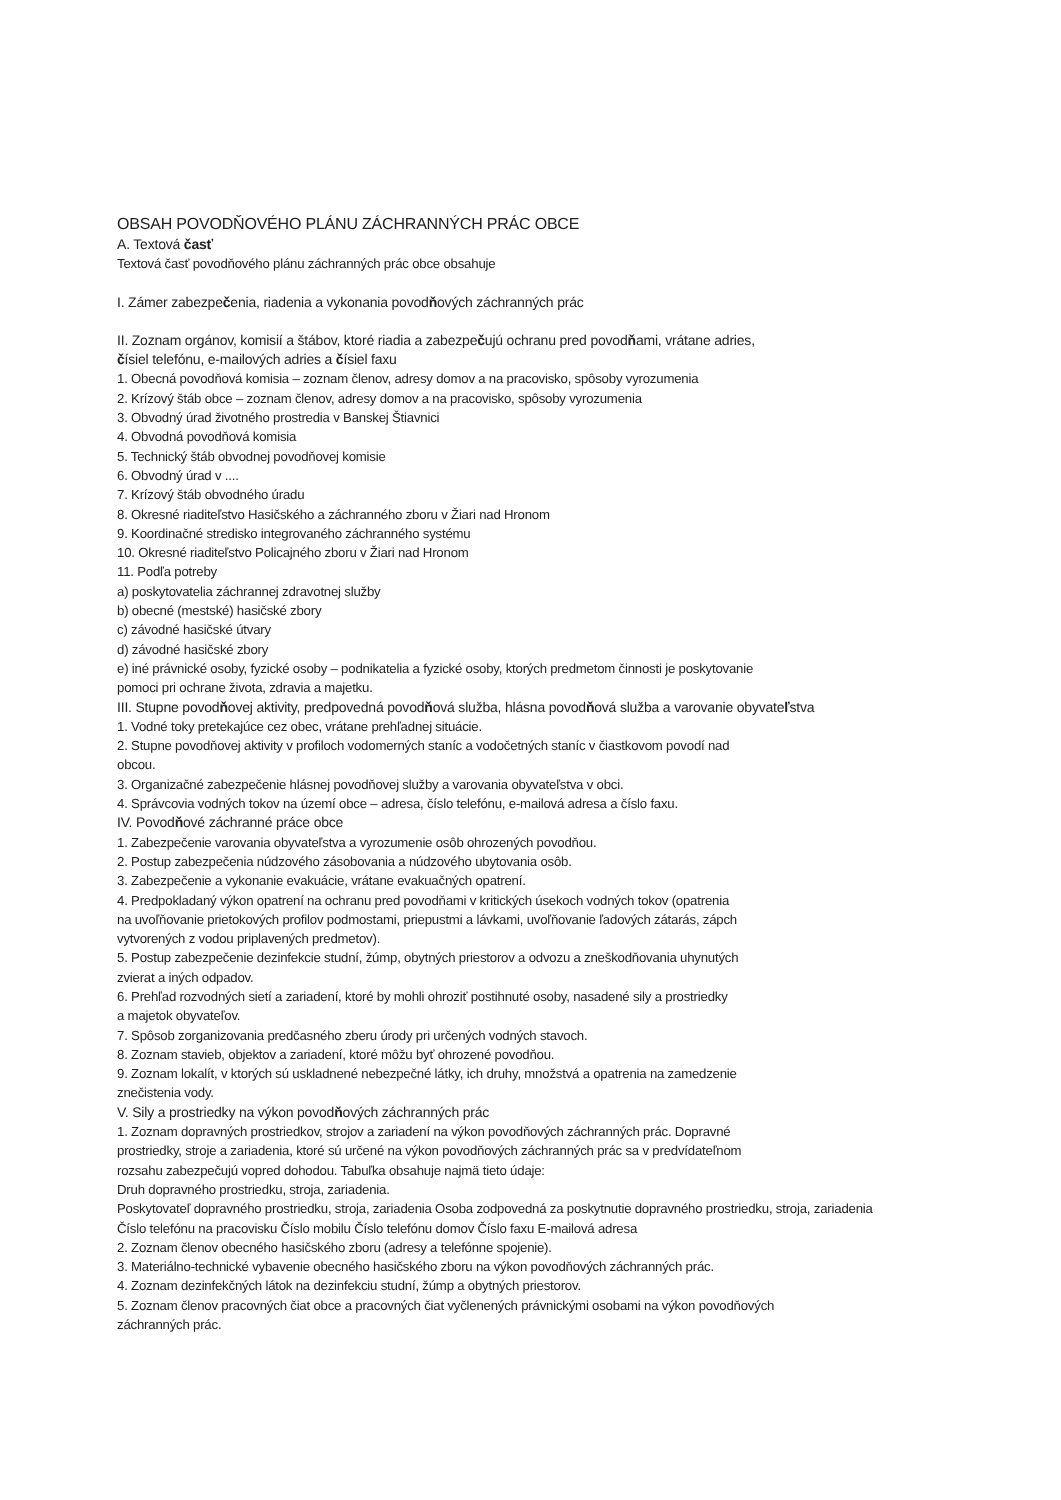OBSAH POVODŇOVÉHO PLÁNU ZÁCHRANNÝCH PRÁC OBCE
A. Textová časť
Textová časť povodňového plánu záchranných prác obce obsahuje
I. Zámer zabezpečenia, riadenia a vykonania povodňových záchranných prác
II. Zoznam orgánov, komisií a štábov, ktoré riadia a zabezpečujú ochranu pred povodňami, vrátane adries,
čísiel telefónu, e-mailových adries a čísiel faxu
1. Obecná povodňová komisia – zoznam členov, adresy domov a na pracovisko, spôsoby vyrozumenia
2. Krízový štáb obce – zoznam členov, adresy domov a na pracovisko, spôsoby vyrozumenia
3. Obvodný úrad životného prostredia v Banskej Štiavnici
4. Obvodná povodňová komisia
5. Technický štáb obvodnej povodňovej komisie
6. Obvodný úrad v ....
7. Krízový štáb obvodného úradu
8. Okresné riaditeľstvo Hasičského a záchranného zboru v Žiari nad Hronom
9. Koordinačné stredisko integrovaného záchranného systému
10. Okresné riaditeľstvo Policajného zboru v Žiari nad Hronom
11. Podľa potreby
a) poskytovatelia záchrannej zdravotnej služby
b) obecné (mestské) hasičské zbory
c) závodné hasičské útvary
d) závodné hasičské zbory
e) iné právnické osoby, fyzické osoby – podnikatelia a fyzické osoby, ktorých predmetom činnosti je poskytovanie
pomoci pri ochrane života, zdravia a majetku.
III. Stupne povodňovej aktivity, predpovedná povodňová služba, hlásna povodňová služba a varovanie obyvateľstva
1. Vodné toky pretekajúce cez obec, vrátane prehľadnej situácie.
2. Stupne povodňovej aktivity v profiloch vodomerných staníc a vodočetných staníc v čiastkovom povodí nad
obcou.
3. Organizačné zabezpečenie hlásnej povodňovej služby a varovania obyvateľstva v obci.
4. Správcovia vodných tokov na území obce – adresa, číslo telefónu, e-mailová adresa a číslo faxu.
IV. Povodňové záchranné práce obce
1. Zabezpečenie varovania obyvateľstva a vyrozumenie osôb ohrozených povodňou.
2. Postup zabezpečenia núdzového zásobovania a núdzového ubytovania osôb.
3. Zabezpečenie a vykonanie evakuácie, vrátane evakuačných opatrení.
4. Predpokladaný výkon opatrení na ochranu pred povodňami v kritických úsekoch vodných tokov (opatrenia
na uvoľňovanie prietokových profilov podmostami, priepustmi a lávkami, uvoľňovanie ľadových zátarás, zápch
vytvorených z vodou priplavených predmetov).
5. Postup zabezpečenie dezinfekcie studní, žúmp, obytných priestorov a odvozu a zneškodňovania uhynutých
zvierat a iných odpadov.
6. Prehľad rozvodných sietí a zariadení, ktoré by mohli ohroziť postihnuté osoby, nasadené sily a prostriedky
a majetok obyvateľov.
7. Spôsob zorganizovania predčasného zberu úrody pri určených vodných stavoch.
8. Zoznam stavieb, objektov a zariadení, ktoré môžu byť ohrozené povodňou.
9. Zoznam lokalít, v ktorých sú uskladnené nebezpečné látky, ich druhy, množstvá a opatrenia na zamedzenie
znečistenia vody.
V. Sily a prostriedky na výkon povodňových záchranných prác
1. Zoznam dopravných prostriedkov, strojov a zariadení na výkon povodňových záchranných prác. Dopravné
prostriedky, stroje a zariadenia, ktoré sú určené na výkon povodňových záchranných prác sa v predvídateľnom
rozsahu zabezpečujú vopred dohodou. Tabuľka obsahuje najmä tieto údaje:
Druh dopravného prostriedku, stroja, zariadenia.
Poskytovateľ dopravného prostriedku, stroja, zariadenia Osoba zodpovedná za poskytnutie dopravného prostriedku, stroja, zariadenia
Číslo telefónu na pracovisku Číslo mobilu Číslo telefónu domov Číslo faxu E-mailová adresa
2. Zoznam členov obecného hasičského zboru (adresy a telefónne spojenie).
3. Materiálno-technické vybavenie obecného hasičského zboru na výkon povodňových záchranných prác.
4. Zoznam dezinfekčných látok na dezinfekciu studní, žúmp a obytných priestorov.
5. Zoznam členov pracovných čiat obce a pracovných čiat vyčlenených právnickými osobami na výkon povodňových
záchranných prác.